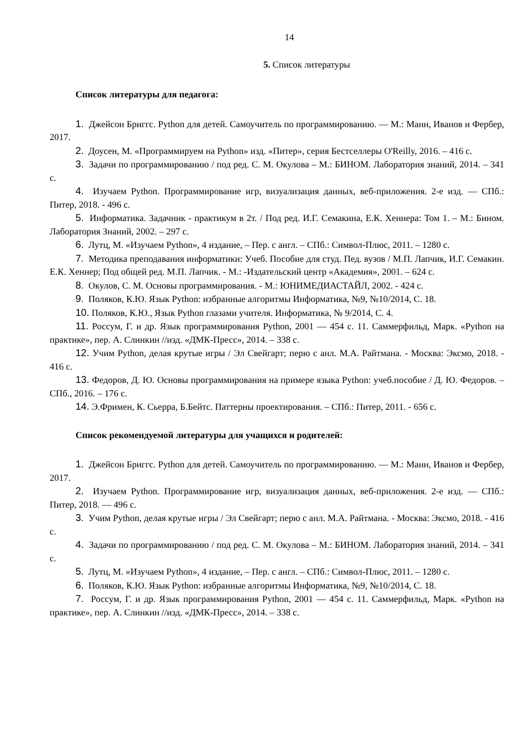14
5. Список литературы
Список литературы для педагога:
1. Джейсон Бриггс. Python для детей. Самоучитель по программированию. — М.: Манн, Иванов и Фербер, 2017.
2. Доусен, М. «Программируем на Python» изд. «Питер», серия Бестселлеры O'Reilly, 2016. – 416 с.
3. Задачи по программированию / под ред. С. М. Окулова – М.: БИНОМ. Лаборатория знаний, 2014. – 341 с.
4. Изучаем Python. Программирование игр, визуализация данных, веб-приложения. 2-е изд. — СПб.: Питер, 2018. - 496 с.
5. Информатика. Задачник - практикум в 2т. / Под ред. И.Г. Семакина, Е.К. Хеннера: Том 1. – М.: Бином. Лаборатория Знаний, 2002. – 297 с.
6. Лутц, М. «Изучаем Python», 4 издание, – Пер. с англ. – СПб.: Символ-Плюс, 2011. – 1280 с.
7. Методика преподавания информатики: Учеб. Пособие для студ. Пед. вузов / М.П. Лапчик, И.Г. Семакин. Е.К. Хеннер; Под общей ред. М.П. Лапчик. - М.: -Издательский центр «Академия», 2001. – 624 с.
8. Окулов, С. М. Основы программирования. - М.: ЮНИМЕДИАСТАЙЛ, 2002. - 424 с.
9. Поляков, К.Ю. Язык Python: избранные алгоритмы Информатика, №9, №10/2014, С. 18.
10. Поляков, К.Ю., Язык Python глазами учителя. Информатика, № 9/2014, С. 4.
11. Россум, Г. и др. Язык программирования Python, 2001 — 454 с. 11. Саммерфильд, Марк. «Python на практике», пер. А. Слинкин //изд. «ДМК-Пресс», 2014. – 338 с.
12. Учим Python, делая крутые игры / Эл Свейгарт; перю с анл. М.А. Райтмана. - Москва: Эксмо, 2018. - 416 с.
13. Федоров, Д. Ю. Основы программирования на примере языка Python: учеб.пособие / Д. Ю. Федоров. – СПб., 2016. – 176 с.
14. Э.Фримен, К. Сьерра, Б.Бейтс. Паттерны проектирования. – СПб.: Питер, 2011. - 656 с.
Список рекомендуемой литературы для учащихся и родителей:
1. Джейсон Бриггс. Python для детей. Самоучитель по программированию. — М.: Манн, Иванов и Фербер, 2017.
2. Изучаем Python. Программирование игр, визуализация данных, веб-приложения. 2-е изд. — СПб.: Питер, 2018. — 496 с.
3. Учим Python, делая крутые игры / Эл Свейгарт; перю с анл. М.А. Райтмана. - Москва: Эксмо, 2018. - 416 с.
4. Задачи по программированию / под ред. С. М. Окулова – М.: БИНОМ. Лаборатория знаний, 2014. – 341 с.
5. Лутц, М. «Изучаем Python», 4 издание, – Пер. с англ. – СПб.: Символ-Плюс, 2011. – 1280 с.
6. Поляков, К.Ю. Язык Python: избранные алгоритмы Информатика, №9, №10/2014, С. 18.
7. Россум, Г. и др. Язык программирования Python, 2001 — 454 с. 11. Саммерфильд, Марк. «Python на практике», пер. А. Слинкин //изд. «ДМК-Пресс», 2014. – 338 с.